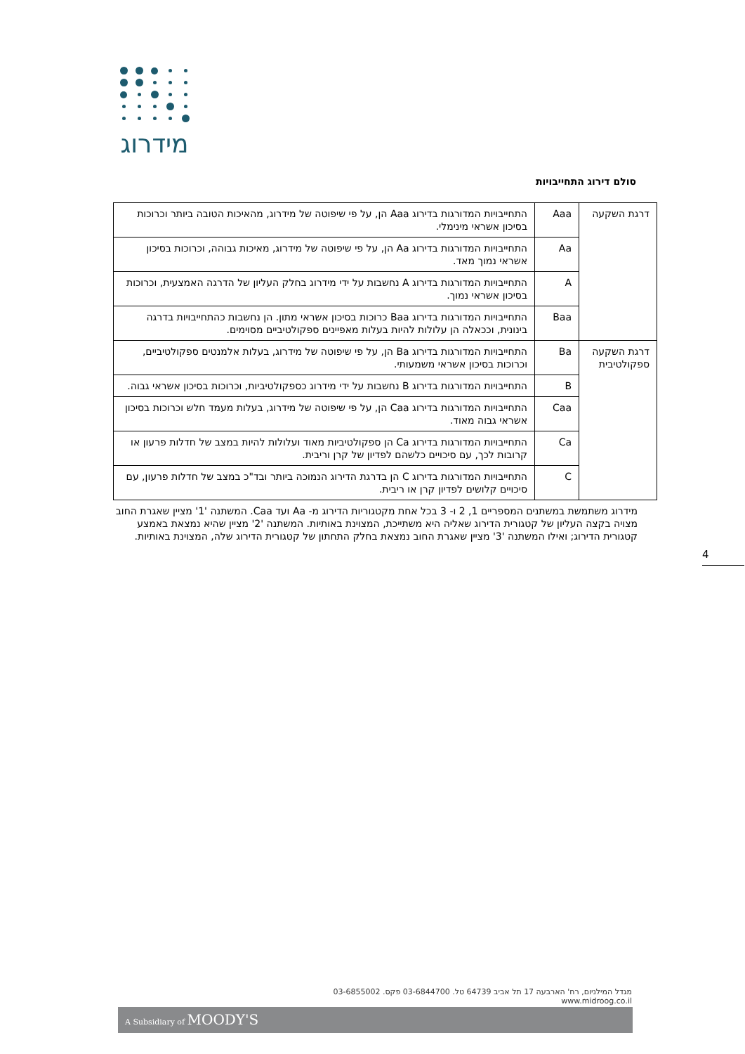מידרוג
סולם דירוג התחייבויות
| דרגת השקעה | Aaa | התחייבויות המדורגות בדירוג Aaa הן, על פי שיפוטה של מידרוג, מהאיכות הטובה ביותר וכרוכות בסיכון אשראי מינימלי. |
| | Aa | התחייבויות המדורגות בדירוג Aa הן, על פי שיפוטה של מידרוג, מאיכות גבוהה, וכרוכות בסיכון אשראי נמוך מאד. |
| | A | התחייבויות המדורגות בדירוג A נחשבות על ידי מידרוג בחלק העליון של הדרגה האמצעית, וכרוכות בסיכון אשראי נמוך. |
| | Baa | התחייבויות המדורגות בדירוג Baa כרוכות בסיכון אשראי מתון. הן נחשבות כהתחייבויות בדרגה בינונית, וככאלה הן עלולות להיות בעלות מאפיינים ספקולטיביים מסוימים. |
| דרגת השקעה ספקולטיבית | Ba | התחייבויות המדורגות בדירוג Ba הן, על פי שיפוטה של מידרוג, בעלות אלמנטים ספקולטיביים, וכרוכות בסיכון אשראי משמעותי. |
| | B | התחייבויות המדורגות בדירוג B נחשבות על ידי מידרוג כספקולטיביות, וכרוכות בסיכון אשראי גבוה. |
| | Caa | התחייבויות המדורגות בדירוג Caa הן, על פי שיפוטה של מידרוג, בעלות מעמד חלש וכרוכות בסיכון אשראי גבוה מאוד. |
| | Ca | התחייבויות המדורגות בדירוג Ca הן ספקולטיביות מאוד ועלולות להיות במצב של חדלות פרעון או קרובות לכך, עם סיכויים כלשהם לפדיון של קרן וריבית. |
| | C | התחייבויות המדורגות בדירוג C הן בדרגת הדירוג הנמוכה ביותר ובד"כ במצב של חדלות פרעון, עם סיכויים קלושים לפדיון קרן או ריבית. |
מידרוג משתמשת במשתנים המספריים 1, 2 ו- 3 בכל אחת מקטגוריות הדירוג מ- Aa ועד Caa. המשתנה '1' מציין שאגרת החוב מצויה בקצה העליון של קטגורית הדירוג שאליה היא משתייכת, המצוינת באותיות. המשתנה '2' מציין שהיא נמצאת באמצע קטגורית הדירוג; ואילו המשתנה '3' מציין שאגרת החוב נמצאת בחלק התחתון של קטגורית הדירוג שלה, המצוינת באותיות.
4
מגדל המילניום, רח' הארבעה 17 תל אביב 64739 טל. 03-6844700 פקס. 03-6855002 www.midroog.co.il
A Subsidiary of MOODY'S